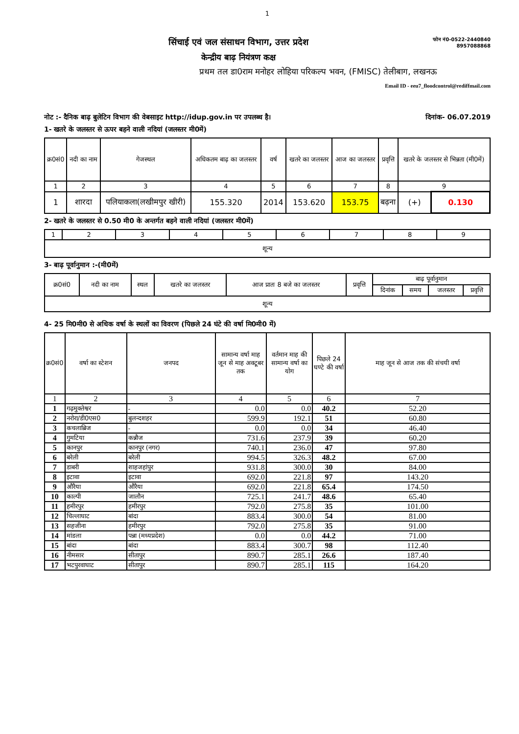1
सिंचाई एवं जल संसाधन विभाग, उत्तर प्रदेश
केन्द्रीय बाढ़ नियंत्रण कक्ष
फोन नं0-0522-2440840
8957088868
प्रथम तल डा0राम मनोहर लोहिया परिकल्प भवन, (FMISC) तेलीबाग, लखनऊ
Email ID - eeu7_floodcontrol@rediffmail.com
नोट :- दैनिक बाढ़ बुलेटिन विभाग की वेबसाइट http://idup.gov.in पर उपलब्ध है। दिनांक- 06.07.2019
1- खतरे के जलस्तर से ऊपर बहने वाली नदियां (जलस्तर मी0में)
| क्र0सं0 | नदी का नाम | गेजस्थल | अधिकतम बाढ़ का जलस्तर | वर्ष | खतरे का जलस्तर | आज का जलस्तर | प्रवृत्ति | खतरे के जलस्तर से भिन्नता (मी0में) | |
| --- | --- | --- | --- | --- | --- | --- | --- | --- | --- |
| 1 | 2 | 3 | 4 | 5 | 6 | 7 | 8 | 9 | |
| 1 | शारदा | पलियाकला(लखीमपुर खीरी) | 155.320 | 2014 | 153.620 | 153.75 | बढ़ना | (+) | 0.130 |
2- खतरे के जलस्तर से 0.50 मी0 के अन्तर्गत बहने वाली नदियां (जलस्तर मी0में)
| 1 | 2 | 3 | 4 | 5 | 6 | 7 | 8 | 9 |
| शून्य | | | | | | | | |
3- बाढ़ पूर्वानुमान :-(मी0में)
| क्र0सं0 | नदी का नाम | स्थल | खतरे का जलस्तर | आज प्रातः 8 बजे का जलस्तर | प्रवृत्ति | बाढ़ पूर्वानुमान | | | |
| --- | --- | --- | --- | --- | --- | --- | --- | --- | --- |
| | | | | | | दिनांक | समय | जलस्तर | प्रवृत्ति |
| शून्य | | | | | | | | | |
4- 25 मि0मी0 से अधिक वर्षा के स्थलों का विवरण (पिछले 24 घंटे की वर्षा मि0मी0 में)
| क्र0सं0 | वर्षा का स्टेशन | जनपद | सामान्य वर्षा माह जून से माह अक्टूबर तक | वर्तमान माह की सामान्य वर्षा का योग | पिछले 24 घण्टे की वर्षा | माह जून से आज तक की संचयी वर्षा |
| --- | --- | --- | --- | --- | --- | --- |
| 1 | 2 | 3 | 4 | 5 | 6 | 7 |
| 1 | गढ़मुक्तेश्वर | - | 0.0 | 0.0 | 40.2 | 52.20 |
| 2 | नरोरा/डी0एस0 | बुलन्दशहर | 599.9 | 192.1 | 51 | 60.80 |
| 3 | कचलाब्रिज | - | 0.0 | 0.0 | 34 | 46.40 |
| 4 | गुमटिया | कन्नौज | 731.6 | 237.9 | 39 | 60.20 |
| 5 | कानपुर | कानपुर (नगर) | 740.1 | 236.0 | 47 | 97.80 |
| 6 | बरेली | बरेली | 994.5 | 326.3 | 48.2 | 67.00 |
| 7 | डाबरी | शाहजहांपुर | 931.8 | 300.0 | 30 | 84.00 |
| 8 | इटावा | इटावा | 692.0 | 221.8 | 97 | 143.20 |
| 9 | औरैया | औरैया | 692.0 | 221.8 | 65.4 | 174.50 |
| 10 | काल्पी | जालौन | 725.1 | 241.7 | 48.6 | 65.40 |
| 11 | हमीरपुर | हमीरपुर | 792.0 | 275.8 | 35 | 101.00 |
| 12 | चिल्लाघाट | बांदा | 883.4 | 300.0 | 54 | 81.00 |
| 13 | सहजीना | हमीरपुर | 792.0 | 275.8 | 35 | 91.00 |
| 14 | मांडला | पन्ना (मध्यप्रदेश) | 0.0 | 0.0 | 44.2 | 71.00 |
| 15 | बांदा | बांदा | 883.4 | 300.7 | 98 | 112.40 |
| 16 | नीमसार | सीतापुर | 890.7 | 285.1 | 26.6 | 187.40 |
| 17 | भटपुरवाघाट | सीतापुर | 890.7 | 285.1 | 115 | 164.20 |